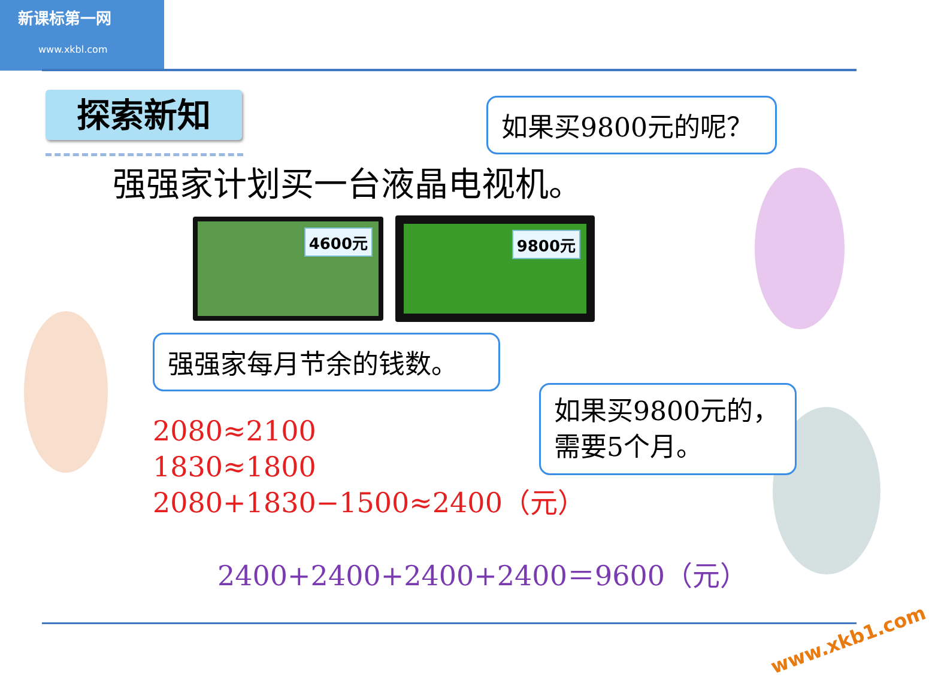新课标第一网
www.xkbl.com
探索新知 如果买9800元的呢？
强强家计划买一台液晶电视机。
4600元 9800元
强强家每月节余的钱数。
如果买9800元的，
需要5个月。
2080≈2100
1830≈1800
2080+1830−1500≈2400（元）
2400+2400+2400+2400＝9600（元）
www.xkb1.com